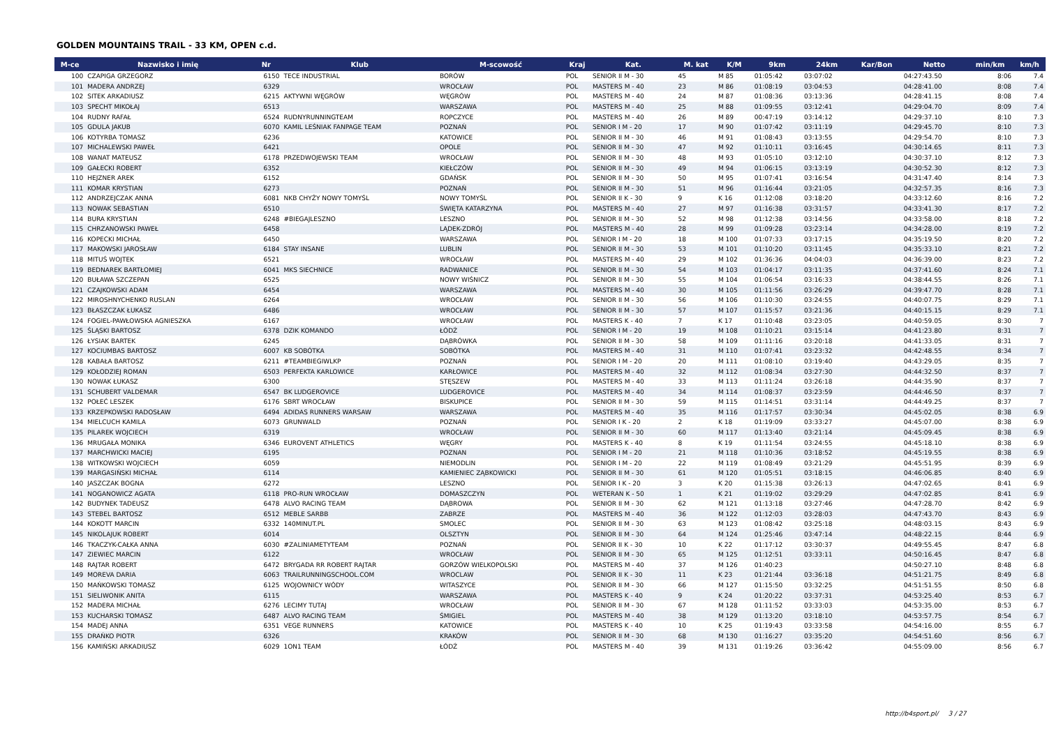GOLDEN MOUNTAINS TRAIL - 33 KM, OPEN c.d.
| M-ce | Nazwisko i imię | Nr | Klub | M-scowość | Kraj | Kat. | M. kat | K/M | 9km | 24km | Kar/Bon | Netto | min/km | km/h |
| --- | --- | --- | --- | --- | --- | --- | --- | --- | --- | --- | --- | --- | --- | --- |
| 100 | CZAPIGA GRZEGORZ | 6150 | TECE INDUSTRIAL | BORÓW | POL | SENIOR II M - 30 | 45 | M 85 | 01:05:42 | 03:07:02 | | 04:27:43.50 | 8:06 | 7.4 |
| 101 | MADERA ANDRZEJ | 6329 | | WROCŁAW | POL | MASTERS M - 40 | 23 | M 86 | 01:08:19 | 03:04:53 | | 04:28:41.00 | 8:08 | 7.4 |
| 102 | SITEK ARKADIUSZ | 6215 | AKTYWNI WĘGRÓW | WĘGRÓW | POL | MASTERS M - 40 | 24 | M 87 | 01:08:36 | 03:13:36 | | 04:28:41.15 | 8:08 | 7.4 |
| 103 | SPECHT MIKOŁAJ | 6513 | | WARSZAWA | POL | MASTERS M - 40 | 25 | M 88 | 01:09:55 | 03:12:41 | | 04:29:04.70 | 8:09 | 7.4 |
| 104 | RUDNY RAFAŁ | 6524 | RUDNYRUNNINGTEAM | ROPCZYCE | POL | MASTERS M - 40 | 26 | M 89 | 00:47:19 | 03:14:12 | | 04:29:37.10 | 8:10 | 7.3 |
| 105 | GDULA JAKUB | 6070 | KAMIL LEŚNIAK FANPAGE TEAM | POZNAŃ | POL | SENIOR I M - 20 | 17 | M 90 | 01:07:42 | 03:11:19 | | 04:29:45.70 | 8:10 | 7.3 |
| 106 | KOTYRBA TOMASZ | 6236 | | KATOWICE | POL | SENIOR II M - 30 | 46 | M 91 | 01:08:43 | 03:13:55 | | 04:29:54.70 | 8:10 | 7.3 |
| 107 | MICHALEWSKI PAWEŁ | 6421 | | OPOLE | POL | SENIOR II M - 30 | 47 | M 92 | 01:10:11 | 03:16:45 | | 04:30:14.65 | 8:11 | 7.3 |
| 108 | WANAT MATEUSZ | 6178 | PRZEDWOJEWSKI TEAM | WROCŁAW | POL | SENIOR II M - 30 | 48 | M 93 | 01:05:10 | 03:12:10 | | 04:30:37.10 | 8:12 | 7.3 |
| 109 | GAŁECKI ROBERT | 6352 | | KIEŁCZÓW | POL | SENIOR II M - 30 | 49 | M 94 | 01:06:15 | 03:13:19 | | 04:30:52.30 | 8:12 | 7.3 |
| 110 | HEJZNER AREK | 6152 | | GDAŃSK | POL | SENIOR II M - 30 | 50 | M 95 | 01:07:41 | 03:16:54 | | 04:31:47.40 | 8:14 | 7.3 |
| 111 | KOMAR KRYSTIAN | 6273 | | POZNAŃ | POL | SENIOR II M - 30 | 51 | M 96 | 01:16:44 | 03:21:05 | | 04:32:57.35 | 8:16 | 7.3 |
| 112 | ANDRZEJCZAK ANNA | 6081 | NKB CHYŻY NOWY TOMYŚL | NOWY TOMYŚL | POL | SENIOR II K - 30 | 9 | K 16 | 01:12:08 | 03:18:20 | | 04:33:12.60 | 8:16 | 7.2 |
| 113 | NOWAK SEBASTIAN | 6510 | | ŚWIĘTA KATARZYNA | POL | MASTERS M - 40 | 27 | M 97 | 01:16:38 | 03:31:57 | | 04:33:41.30 | 8:17 | 7.2 |
| 114 | BURA KRYSTIAN | 6248 | #BIEGAJLESZNO | LESZNO | POL | SENIOR II M - 30 | 52 | M 98 | 01:12:38 | 03:14:56 | | 04:33:58.00 | 8:18 | 7.2 |
| 115 | CHRZANOWSKI PAWEŁ | 6458 | | LĄDEK-ZDRÓJ | POL | MASTERS M - 40 | 28 | M 99 | 01:09:28 | 03:23:14 | | 04:34:28.00 | 8:19 | 7.2 |
| 116 | KOPECKI MICHAŁ | 6450 | | WARSZAWA | POL | SENIOR I M - 20 | 18 | M 100 | 01:07:33 | 03:17:15 | | 04:35:19.50 | 8:20 | 7.2 |
| 117 | MAKOWSKI JAROSŁAW | 6184 | STAY INSANE | LUBLIN | POL | SENIOR II M - 30 | 53 | M 101 | 01:10:20 | 03:11:45 | | 04:35:33.10 | 8:21 | 7.2 |
| 118 | MITUŚ WOJTEK | 6521 | | WROCŁAW | POL | MASTERS M - 40 | 29 | M 102 | 01:36:36 | 04:04:03 | | 04:36:39.00 | 8:23 | 7.2 |
| 119 | BEDNAREK BARTŁOMIEJ | 6041 | MKS SIECHNICE | RADWANICE | POL | SENIOR II M - 30 | 54 | M 103 | 01:04:17 | 03:11:35 | | 04:37:41.60 | 8:24 | 7.1 |
| 120 | BUŁAWA SZCZEPAN | 6525 | | NOWY WIŚNICZ | POL | SENIOR II M - 30 | 55 | M 104 | 01:06:54 | 03:16:33 | | 04:38:44.55 | 8:26 | 7.1 |
| 121 | CZAJKOWSKI ADAM | 6454 | | WARSZAWA | POL | MASTERS M - 40 | 30 | M 105 | 01:11:56 | 03:26:29 | | 04:39:47.70 | 8:28 | 7.1 |
| 122 | MIROSHNYCHENKO RUSLAN | 6264 | | WROCŁAW | POL | SENIOR II M - 30 | 56 | M 106 | 01:10:30 | 03:24:55 | | 04:40:07.75 | 8:29 | 7.1 |
| 123 | BŁASZCZAK ŁUKASZ | 6486 | | WROCŁAW | POL | SENIOR II M - 30 | 57 | M 107 | 01:15:57 | 03:21:36 | | 04:40:15.15 | 8:29 | 7.1 |
| 124 | FOGIEL-PAWŁOWSKA AGNIESZKA | 6167 | | WROCŁAW | POL | MASTERS K - 40 | 7 | K 17 | 01:10:48 | 03:23:05 | | 04:40:59.05 | 8:30 | 7 |
| 125 | ŚLĄSKI BARTOSZ | 6378 | DZIK KOMANDO | ŁÓDŹ | POL | SENIOR I M - 20 | 19 | M 108 | 01:10:21 | 03:15:14 | | 04:41:23.80 | 8:31 | 7 |
| 126 | ŁYSIAK BARTEK | 6245 | | DĄBRÓWKA | POL | SENIOR II M - 30 | 58 | M 109 | 01:11:16 | 03:20:18 | | 04:41:33.05 | 8:31 | 7 |
| 127 | KOCIUMBAS BARTOSZ | 6007 | KB SOBÓTKA | SOBÓTKA | POL | MASTERS M - 40 | 31 | M 110 | 01:07:41 | 03:23:32 | | 04:42:48.55 | 8:34 | 7 |
| 128 | KABAŁA BARTOSZ | 6211 | #TEAMBIEGIWLKP | POZNAŃ | POL | SENIOR I M - 20 | 20 | M 111 | 01:08:10 | 03:19:40 | | 04:43:29.05 | 8:35 | 7 |
| 129 | KOŁODZIEJ ROMAN | 6503 | PERFEKTA KARLOWICE | KARŁOWICE | POL | MASTERS M - 40 | 32 | M 112 | 01:08:34 | 03:27:30 | | 04:44:32.50 | 8:37 | 7 |
| 130 | NOWAK ŁUKASZ | 6300 | | STĘSZEW | POL | MASTERS M - 40 | 33 | M 113 | 01:11:24 | 03:26:18 | | 04:44:35.90 | 8:37 | 7 |
| 131 | SCHUBERT VALDEMAR | 6547 | BK LUDGEROVICE | LUDGEROVICE | POL | MASTERS M - 40 | 34 | M 114 | 01:08:37 | 03:23:59 | | 04:44:46.50 | 8:37 | 7 |
| 132 | POŁEĆ LESZEK | 6176 | SBRT WROCŁAW | BISKUPICE | POL | SENIOR II M - 30 | 59 | M 115 | 01:14:51 | 03:31:14 | | 04:44:49.25 | 8:37 | 7 |
| 133 | KRZEPKOWSKI RADOSŁAW | 6494 | ADIDAS RUNNERS WARSAW | WARSZAWA | POL | MASTERS M - 40 | 35 | M 116 | 01:17:57 | 03:30:34 | | 04:45:02.05 | 8:38 | 6.9 |
| 134 | MIELCUCH KAMILA | 6073 | GRUNWALD | POZNAŃ | POL | SENIOR I K - 20 | 2 | K 18 | 01:19:09 | 03:33:27 | | 04:45:07.00 | 8:38 | 6.9 |
| 135 | PILAREK WOJCIECH | 6319 | | WROCŁAW | POL | SENIOR II M - 30 | 60 | M 117 | 01:13:40 | 03:21:14 | | 04:45:09.45 | 8:38 | 6.9 |
| 136 | MRUGAŁA MONIKA | 6346 | EUROVENT ATHLETICS | WĘGRY | POL | MASTERS K - 40 | 8 | K 19 | 01:11:54 | 03:24:55 | | 04:45:18.10 | 8:38 | 6.9 |
| 137 | MARCHWICKI MACIEJ | 6195 | | POZNAN | POL | SENIOR I M - 20 | 21 | M 118 | 01:10:36 | 03:18:52 | | 04:45:19.55 | 8:38 | 6.9 |
| 138 | WITKOWSKI WOJCIECH | 6059 | | NIEMODLIN | POL | SENIOR I M - 20 | 22 | M 119 | 01:08:49 | 03:21:29 | | 04:45:51.95 | 8:39 | 6.9 |
| 139 | MARGASIŃSKI MICHAŁ | 6114 | | KAMIENIEC ZĄBKOWICKI | POL | SENIOR II M - 30 | 61 | M 120 | 01:05:51 | 03:18:15 | | 04:46:06.85 | 8:40 | 6.9 |
| 140 | JASZCZAK BOGNA | 6272 | | LESZNO | POL | SENIOR I K - 20 | 3 | K 20 | 01:15:38 | 03:26:13 | | 04:47:02.65 | 8:41 | 6.9 |
| 141 | NOGANOWICZ AGATA | 6118 | PRO-RUN WROCŁAW | DOMASZCZYN | POL | WETERAN K - 50 | 1 | K 21 | 01:19:02 | 03:29:29 | | 04:47:02.85 | 8:41 | 6.9 |
| 142 | BUDYNEK TADEUSZ | 6478 | ALVO RACING TEAM | DĄBROWA | POL | SENIOR II M - 30 | 62 | M 121 | 01:13:18 | 03:27:46 | | 04:47:28.70 | 8:42 | 6.9 |
| 143 | STEBEL BARTOSZ | 6512 | MEBLE SARBB | ZABRZE | POL | MASTERS M - 40 | 36 | M 122 | 01:12:03 | 03:28:03 | | 04:47:43.70 | 8:43 | 6.9 |
| 144 | KOKOTT MARCIN | 6332 | 140MINUT.PL | SMOLEC | POL | SENIOR II M - 30 | 63 | M 123 | 01:08:42 | 03:25:18 | | 04:48:03.15 | 8:43 | 6.9 |
| 145 | NIKOLAJUK ROBERT | 6014 | | OLSZTYN | POL | SENIOR II M - 30 | 64 | M 124 | 01:25:46 | 03:47:14 | | 04:48:22.15 | 8:44 | 6.9 |
| 146 | TKACZYK-CAŁKA ANNA | 6030 | #ZALINIAMETYTEAM | POZNAŃ | POL | SENIOR II K - 30 | 10 | K 22 | 01:17:12 | 03:30:37 | | 04:49:55.45 | 8:47 | 6.8 |
| 147 | ZIEWIEC MARCIN | 6122 | | WROCŁAW | POL | SENIOR II M - 30 | 65 | M 125 | 01:12:51 | 03:33:11 | | 04:50:16.45 | 8:47 | 6.8 |
| 148 | RAJTAR ROBERT | 6472 | BRYGADA RR ROBERT RAJTAR | GORZÓW WIELKOPOLSKI | POL | MASTERS M - 40 | 37 | M 126 | 01:40:23 | | | 04:50:27.10 | 8:48 | 6.8 |
| 149 | MOREVA DARIA | 6063 | TRAILRUNNINGSCHOOL.COM | WROCLAW | POL | SENIOR II K - 30 | 11 | K 23 | 01:21:44 | 03:36:18 | | 04:51:21.75 | 8:49 | 6.8 |
| 150 | MAŃKOWSKI TOMASZ | 6125 | WOJOWNICY WÓDY | WITASZYCE | POL | SENIOR II M - 30 | 66 | M 127 | 01:15:50 | 03:32:25 | | 04:51:51.55 | 8:50 | 6.8 |
| 151 | SIELIWONIK ANITA | 6115 | | WARSZAWA | POL | MASTERS K - 40 | 9 | K 24 | 01:20:22 | 03:37:31 | | 04:53:25.40 | 8:53 | 6.7 |
| 152 | MADERA MICHAŁ | 6276 | LECIMY TUTAJ | WROCŁAW | POL | SENIOR II M - 30 | 67 | M 128 | 01:11:52 | 03:33:03 | | 04:53:35.00 | 8:53 | 6.7 |
| 153 | KUCHARSKI TOMASZ | 6487 | ALVO RACING TEAM | ŚMIGIEL | POL | MASTERS M - 40 | 38 | M 129 | 01:13:20 | 03:18:10 | | 04:53:57.75 | 8:54 | 6.7 |
| 154 | MADEJ ANNA | 6351 | VEGE RUNNERS | KATOWICE | POL | MASTERS K - 40 | 10 | K 25 | 01:19:43 | 03:33:58 | | 04:54:16.00 | 8:55 | 6.7 |
| 155 | DRAŃKO PIOTR | 6326 | | KRAKÓW | POL | SENIOR II M - 30 | 68 | M 130 | 01:16:27 | 03:35:20 | | 04:54:51.60 | 8:56 | 6.7 |
| 156 | KAMIŃSKI ARKADIUSZ | 6029 | 1ON1 TEAM | ŁÓDŹ | POL | MASTERS M - 40 | 39 | M 131 | 01:19:26 | 03:36:42 | | 04:55:09.00 | 8:56 | 6.7 |
http://b4sport.pl/ 3 / 27